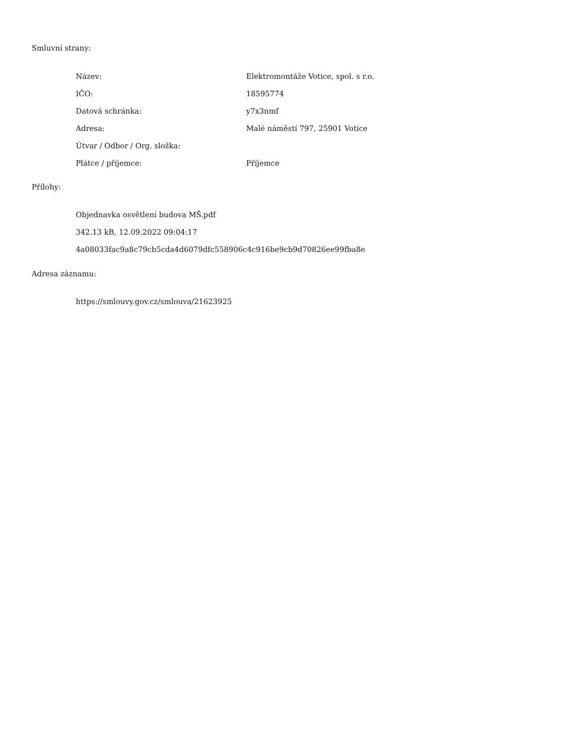Smluvní strany:
| Název: | Elektromontáže Votice, spol. s r.o. |
| IČO: | 18595774 |
| Datová schránka: | y7x3nmf |
| Adresa: | Malé náměstí 797, 25901 Votice |
| Útvar / Odbor / Org. složka: | |
| Plátce / příjemce: | Příjemce |
Přílohy:
Objednavka osvětlení budova MŠ.pdf
342.13 kB, 12.09.2022 09:04:17
4a08033fac9a8c79cb5cda4d6079dfc558906c4c916be9cb9d70826ee99fba8e
Adresa záznamu:
https://smlouvy.gov.cz/smlouva/21623925